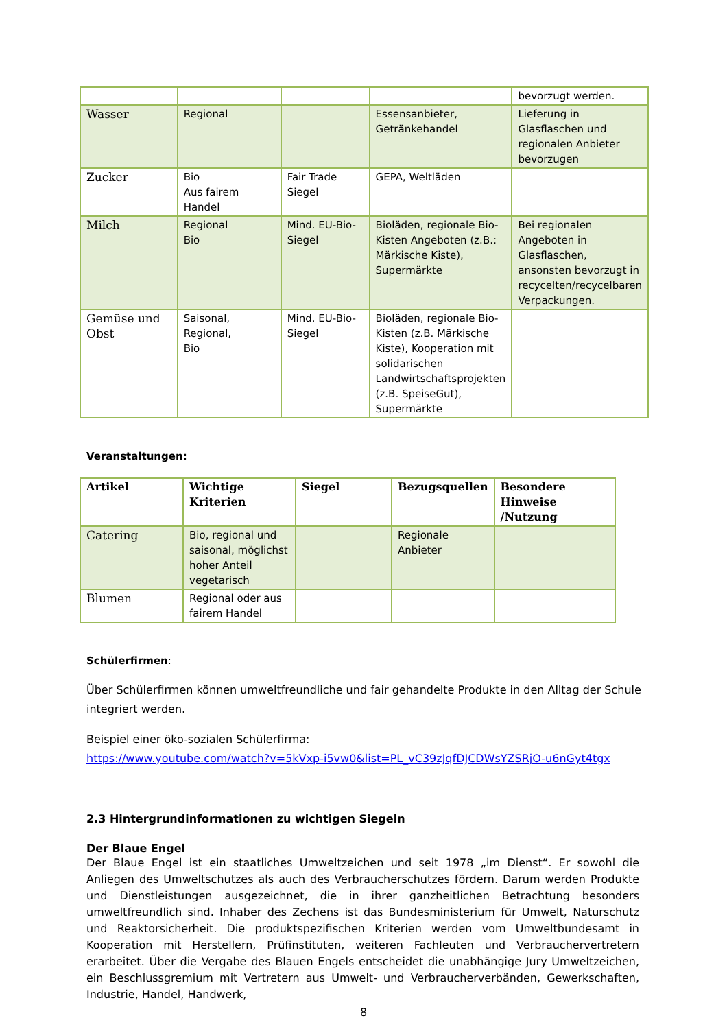| | | | | bevorzugt werden. |
| Wasser | Regional | | Essensanbieter, Getränkehandel | Lieferung in Glasflaschen und regionalen Anbieter bevorzugen |
| Zucker | Bio Aus fairem Handel | Fair Trade Siegel | GEPA, Weltläden | |
| Milch | Regional Bio | Mind. EU-Bio-Siegel | Bioläden, regionale Bio-Kisten Angeboten (z.B.: Märkische Kiste), Supermärkte | Bei regionalen Angeboten in Glasflaschen, ansonsten bevorzugt in recycelten/recycelbaren Verpackungen. |
| Gemüse und Obst | Saisonal, Regional, Bio | Mind. EU-Bio-Siegel | Bioläden, regionale Bio-Kisten (z.B. Märkische Kiste), Kooperation mit solidarischen Landwirtschaftsprojekten (z.B. SpeiseGut), Supermärkte | |
Veranstaltungen:
| Artikel | Wichtige Kriterien | Siegel | Bezugsquellen | Besondere Hinweise /Nutzung |
| --- | --- | --- | --- | --- |
| Catering | Bio, regional und saisonal, möglichst hoher Anteil vegetarisch | | Regionale Anbieter | |
| Blumen | Regional oder aus fairem Handel | | | |
Schülerfirmen:
Über Schülerfirmen können umweltfreundliche und fair gehandelte Produkte in den Alltag der Schule integriert werden.
Beispiel einer öko-sozialen Schülerfirma:
https://www.youtube.com/watch?v=5kVxp-i5vw0&list=PL_vC39zJqfDJCDWsYZSRjO-u6nGyt4tgx
2.3 Hintergrundinformationen zu wichtigen Siegeln
Der Blaue Engel
Der Blaue Engel ist ein staatliches Umweltzeichen und seit 1978 „im Dienst“. Er sowohl die Anliegen des Umweltschutzes als auch des Verbraucherschutzes fördern. Darum werden Produkte und Dienstleistungen ausgezeichnet, die in ihrer ganzheitlichen Betrachtung besonders umweltfreundlich sind. Inhaber des Zechens ist das Bundesministerium für Umwelt, Naturschutz und Reaktorsicherheit. Die produktspezifischen Kriterien werden vom Umweltbundesamt in Kooperation mit Herstellern, Prüfinstituten, weiteren Fachleuten und Verbrauchervertretern erarbeitet. Über die Vergabe des Blauen Engels entscheidet die unabhängige Jury Umweltzeichen, ein Beschlussgremium mit Vertretern aus Umwelt- und Verbraucherverbänden, Gewerkschaften, Industrie, Handel, Handwerk,
8